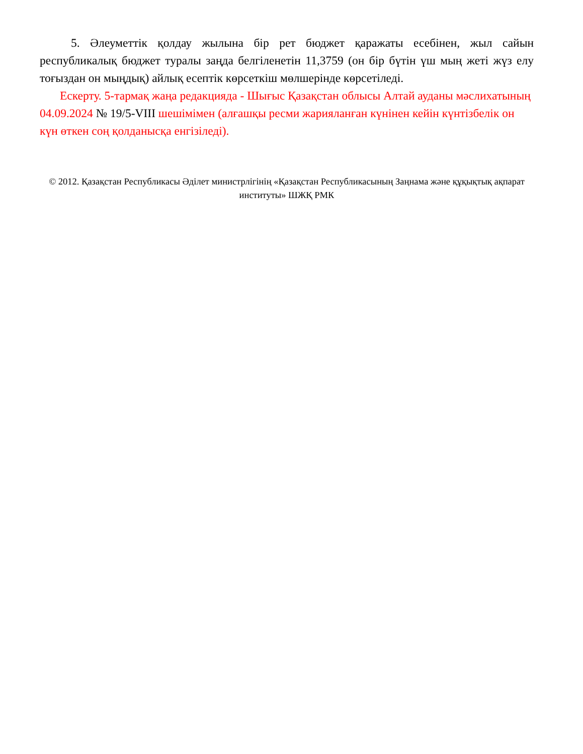5. Әлеуметтік қолдау жылына бір рет бюджет қаражаты есебінен, жыл сайын республикалық бюджет туралы заңда белгіленетін 11,3759 (он бір бүтін үш мың жеті жүз елу тоғыздан он мыңдық) айлық есептік көрсеткіш мөлшерінде көрсетіледі.
Ескерту. 5-тармақ жаңа редакцияда - Шығыс Қазақстан облысы Алтай ауданы мәслихатының 04.09.2024 № 19/5-VIII шешімімен (алғашқы ресми жарияланған күнінен кейін күнтізбелік он күн өткен соң қолданысқа енгізіледі).
© 2012. Қазақстан Республикасы Әділет министрлігінің «Қазақстан Республикасының Заңнама және құқықтық ақпарат институты» ШЖҚ РМК